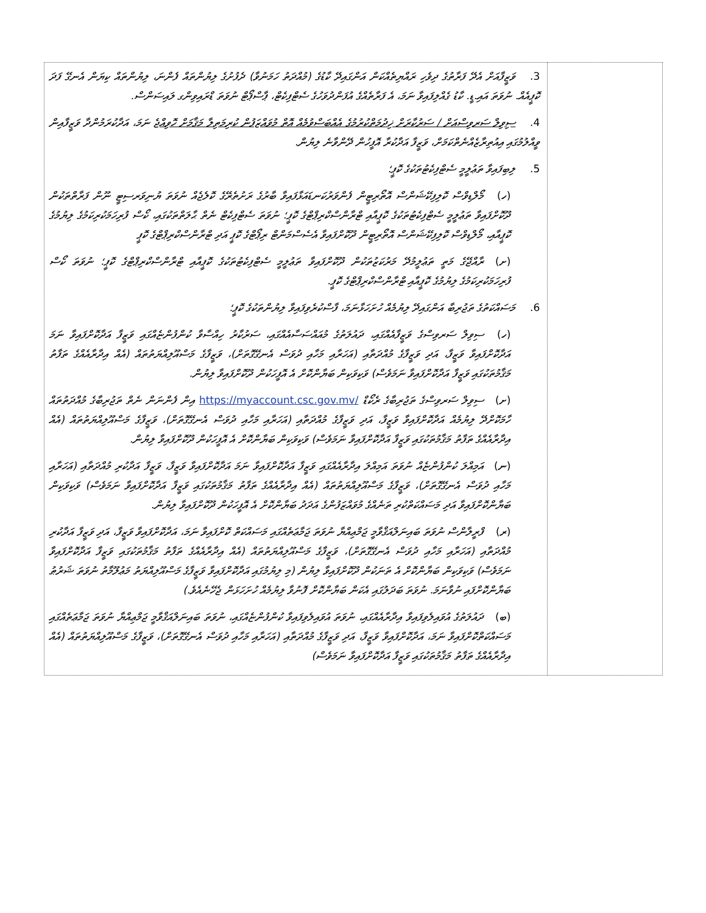| 3. ވަޒީފާއަށް އެދޭ ފަރާތުގެ ދިވެހި ރައްޔިތެއްކަން އަންގައިދޭ ކާޑުގެ (މުއްދަތު ހަމަނުވާ) ދެފުށުގެ ލިޔުންތައް ފެންނަ، ލިޔުންތައް ކިޔަން އެނގޭ ފަދަ ކޮޕީއެއް. ނުވަތަ އައި.ޑީ. ކާޑު ގެއްލިފައިވާ ނަމަ، އެ ފަރާތެއްގެ އުފަންދުވަހުގެ ސެޓްފިކެޓް، ޕާސްޕޯޓް ނުވަތަ ޑްރައިވިންގ ލައިސަންސް. 4. ސިވިލް ސަރވިސްއަށް / ސަރުކާރަށް ޚިދުމަތްކުރުމުގެ އެއްބަސްވުމެއް އޮތް މުވައްޒަފުން ކުރިމަތިލާ މަޤާމަށް ހޮވިއްޖެ ނަމަ، އަދާކުރަމުންދާ ވަޒީފާއިން ވީއްލުމުގައި އިއުތިރާޒެއްނެތްކަމަށް، ވަޒީފާ އަދާކުރާ އޮފީހުން ދޭންވާނެ ލިޔުން. 5. ލިބިފައިވާ ތަޢުލީމީ ސެޓްފިކެޓުތަކުގެ ކޮޕީ؛ (ހ) މޯލްޑިވްސް ކޮލިފިކޭޝަންސް އޮތޯރިޓީން ފެންވަރުކަނޑައަޅާފައިވާ ބާރުގެ ރަށުތެރޭގެ ކޮލެޖެއް ނުވަތަ ޔުނިވަރސިޓީ ނޫން ފަރާތްތަކުން ދޫކޮށްފައިވާ ތަޢުލީމީ ސެޓްފިކެޓުތަކުގެ ކޮޕީއާއި ޓްރާންސްކްރިޕްޓްގެ ކޮޕީ؛ ނުވަތަ ސެޓްފިކެޓް ނެތް ޙާލަތްތަކުގައި، ކޯސް ފުރިހަމަކުރިކަމުގެ ލިޔުމުގެ ކޮޕީއާއި، މޯލްޑިވްސް ކޮލިފިކޭޝަންސް އޮތޯރިޓީން ދޫކޮށްފައިވާ އެސެސްމަންޓް ރިޕޯޓްގެ ކޮޕީ އަދި ޓްރާންސްކްރިޕްޓްގެ ކޮޕީ (ށ) ރާއްޖޭގެ މަތީ ތަޢުލީމުދޭ މަރުކަޒުތަކުން ދޫކޮށްފައިވާ ތަޢުލީމީ ސެޓްފިކެޓުތަކުގެ ކޮޕީއާއި ޓްރާންސްކްރިޕްޓްގެ ކޮޕީ؛ ނުވަތަ ކޯސް ފުރިހަމަކުރިކަމުގެ ލިޔުމުގެ ކޮޕީއާއި ޓްރާންސްކްރިޕްޓްގެ ކޮޕީ. 6. މަސައްކަތުގެ ތަޖުރިބާ އަންގައިދޭ ލިޔުމެއް ހުށަހަޅާނަމަ، ފާސްކުރެވިފައިވާ ލިޔުންތަކުގެ ކޮޕީ؛ (ހ) ސިވިލް ސަރވިސްގެ ވަޒީފާއެއްގައި، ދައުލަތުގެ މުއައްސަސާއެއްގައި، ސަރުކާރު ހިއްސާވާ ކުންފުންޏެއްގައި ވަޒީފާ އަދާކޮށްފައިވާ ނަމަ އަދާކޮށްފައިވާ ވަޒީފާ، އަދި ވަޒީފާގެ މުއްދަތާއި (އަހަރާއި މަހާއި ދުވަސް އެނގޭގޮތަށް)، ވަޒީފާގެ މަސްއޫލިއްޔަތުތައް (އެއް އިދާރާއެއްގެ ތަފާތު މަޤާމުތަކުގައި ވަޒީފާ އަދާކޮށްފައިވާ ނަމަވެސް) ވަކިވަކިން ބަޔާންކޮށް އެ އޮފީހަކުން ދޫކޮށްފައިވާ ލިޔުން. (ށ) ސިވިލް ސަރވިސްގެ ތަޖުރިބާގެ ރެކޯޑް https://myaccount.csc.gov.mv/ އިން ފެންނަން ނެތް ތަޖުރިބާގެ މުއްދަތުތައް ހާމަކޮށްދޭ ލިޔުމެއް އަދާކޮށްފައިވާ ވަޒީފާ، އަދި ވަޒީފާގެ މުއްދަތާއި (އަހަރާއި މަހާއި ދުވަސް އެނގޭގޮތަށް)، ވަޒީފާގެ މަސްއޫލިއްޔަތުތައް (އެއް އިދާރާއެއްގެ ތަފާތު މަޤާމުތަކުގައި ވަޒީފާ އަދާކޮށްފައިވާ ނަމަވެސް) ވަކިވަކިން ބަޔާންކޮށް އެ އޮފީހަކުން ދޫކޮށްފައިވާ ލިޔުން. (ނ) އަމިއްލަ ކުންފުންޏެއް ނުވަތަ އަމިއްލަ އިދާރާއެއްގައި ވަޒީފާ އަދާކޮށްފައިވާ ނަމަ އަދާކޮށްފައިވާ ވަޒީފާ، ވަޒީފާ އަދާކުރި މުއްދަތާއި (އަހަރާއި މަހާއި ދުވަސް އެނގޭގޮތަށް)، ވަޒީފާގެ މަސްއޫލިއްޔަތުތައް (އެއް އިދާރާއެއްގެ ތަފާތު މަޤާމުތަކުގައި ވަޒީފާ އަދާކޮށްފައިވާ ނަމަވެސް) ވަކިވަކިން ބަޔާންކޮށްފައިވާ އަދި މަސައްކަތްކުރި ތަނެއްގެ މުވައްޒަފުންގެ އަދަދު ބަޔާންކޮށް އެ އޮފީހަކުން ދޫކޮށްފައިވާ ލިޔުން. (ރ) ފްރީލާންސް ނުވަތަ ބައިނަލްއަޤްވާމީ ޖަމްޢިއްޔާ ނުވަތަ ޖަމާޢަތެއްގައި މަސައްކަތް ކޮށްފައިވާ ނަމަ، އަދާކޮށްފައިވާ ވަޒީފާ، އަދި ވަޒީފާ އަދާކުރި މުއްދަތާއި (އަހަރާއި މަހާއި ދުވަސް އެނގޭގޮތަށް)، ވަޒީފާގެ މަސްއޫލިއްޔަތުތައް (އެއް އިދާރާއެއްގެ ތަފާތު މަޤާމުތަކުގައި ވަޒީފާ އަދާކޮށްފައިވާ ނަމަވެސް) ވަކިވަކިން ބަޔާންކޮށް އެ ތަނަކުން ދޫކޮށްފައިވާ ލިޔުން (މި ލިޔުމުގައި އަދާކޮށްފައިވާ ވަޒީފާގެ މަސްއޫލިއްޔަތު މަޢުލޫމާތު ނުވަތަ ޝަރުޠު ބަޔާންކޮށްފައި ނުވާނަމަ. ނުވަތަ ބަދަލުގައި އެކަން ބަޔާންކޮށް ފޮނުވާ ލިޔުމެއް ހުށަހަޅަން ޖެހޭނެއެވެ.) (ބ) ދައުލަތުގެ އުވައިލެވިފައިވާ އިދާރާއެއްގައި، ނުވަތަ އުވައިލެވިފައިވާ ކުންފުންޏެއްގައި، ނުވަތަ ބައިނަލްއަޤްވާމީ ޖަމްޢިއްޔާ ނުވަތަ ޖަމާޢަތެއްގައި މަސައްކަތްކޮށްފައިވާ ނަމަ، އަދާކޮށްފައިވާ ވަޒީފާ، އަދި ވަޒީފާގެ މުއްދަތާއި (އަހަރާއި މަހާއި ދުވަސް އެނގޭގޮތަށް)، ވަޒީފާގެ މަސްއޫލިއްޔަތުތައް (އެއް އިދާރާއެއްގެ ތަފާތު މަޤާމުތަކުގައި ވަޒީފާ އަދާކޮށްފައިވާ ނަމަވެސް) | |